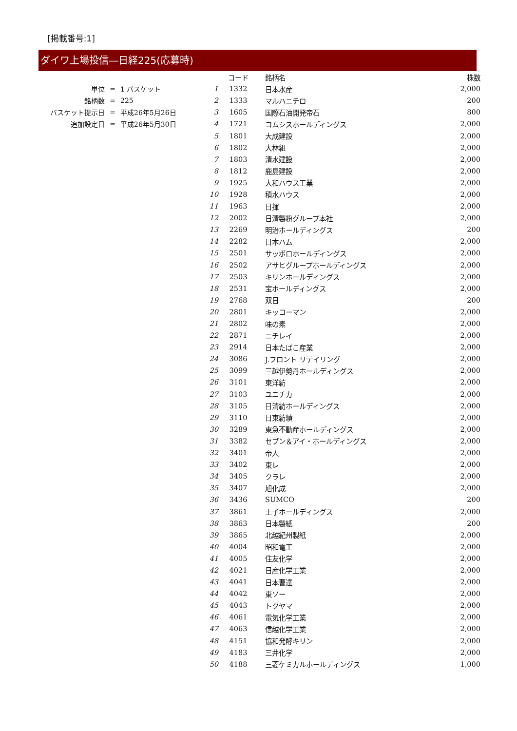[掲載番号:1]
ダイワ上場投信―日経225(応募時)
| 単位 | = | 1 バスケット |
| 銘柄数 | = | 225 |
| バスケット提示日 | = | 平成26年5月26日 |
| 追加設定日 | = | 平成26年5月30日 |
| | コード | 銘柄名 | 株数 |
| --- | --- | --- | --- |
| 1 | 1332 | 日本水産 | 2,000 |
| 2 | 1333 | マルハニチロ | 200 |
| 3 | 1605 | 国際石油開発帝石 | 800 |
| 4 | 1721 | コムシスホールディングス | 2,000 |
| 5 | 1801 | 大成建設 | 2,000 |
| 6 | 1802 | 大林組 | 2,000 |
| 7 | 1803 | 清水建設 | 2,000 |
| 8 | 1812 | 鹿島建設 | 2,000 |
| 9 | 1925 | 大和ハウス工業 | 2,000 |
| 10 | 1928 | 積水ハウス | 2,000 |
| 11 | 1963 | 日揮 | 2,000 |
| 12 | 2002 | 日清製粉グループ本社 | 2,000 |
| 13 | 2269 | 明治ホールディングス | 200 |
| 14 | 2282 | 日本ハム | 2,000 |
| 15 | 2501 | サッポロホールディングス | 2,000 |
| 16 | 2502 | アサヒグループホールディングス | 2,000 |
| 17 | 2503 | キリンホールディングス | 2,000 |
| 18 | 2531 | 宝ホールディングス | 2,000 |
| 19 | 2768 | 双日 | 200 |
| 20 | 2801 | キッコーマン | 2,000 |
| 21 | 2802 | 味の素 | 2,000 |
| 22 | 2871 | ニチレイ | 2,000 |
| 23 | 2914 | 日本たばこ産業 | 2,000 |
| 24 | 3086 | J.フロント リテイリング | 2,000 |
| 25 | 3099 | 三越伊勢丹ホールディングス | 2,000 |
| 26 | 3101 | 東洋紡 | 2,000 |
| 27 | 3103 | ユニチカ | 2,000 |
| 28 | 3105 | 日清紡ホールディングス | 2,000 |
| 29 | 3110 | 日東紡績 | 2,000 |
| 30 | 3289 | 東急不動産ホールディングス | 2,000 |
| 31 | 3382 | セブン＆アイ・ホールディングス | 2,000 |
| 32 | 3401 | 帝人 | 2,000 |
| 33 | 3402 | 東レ | 2,000 |
| 34 | 3405 | クラレ | 2,000 |
| 35 | 3407 | 旭化成 | 2,000 |
| 36 | 3436 | SUMCO | 200 |
| 37 | 3861 | 王子ホールディングス | 2,000 |
| 38 | 3863 | 日本製紙 | 200 |
| 39 | 3865 | 北越紀州製紙 | 2,000 |
| 40 | 4004 | 昭和電工 | 2,000 |
| 41 | 4005 | 住友化学 | 2,000 |
| 42 | 4021 | 日産化学工業 | 2,000 |
| 43 | 4041 | 日本曹達 | 2,000 |
| 44 | 4042 | 東ソー | 2,000 |
| 45 | 4043 | トクヤマ | 2,000 |
| 46 | 4061 | 電気化学工業 | 2,000 |
| 47 | 4063 | 信越化学工業 | 2,000 |
| 48 | 4151 | 協和発酵キリン | 2,000 |
| 49 | 4183 | 三井化学 | 2,000 |
| 50 | 4188 | 三菱ケミカルホールディングス | 1,000 |